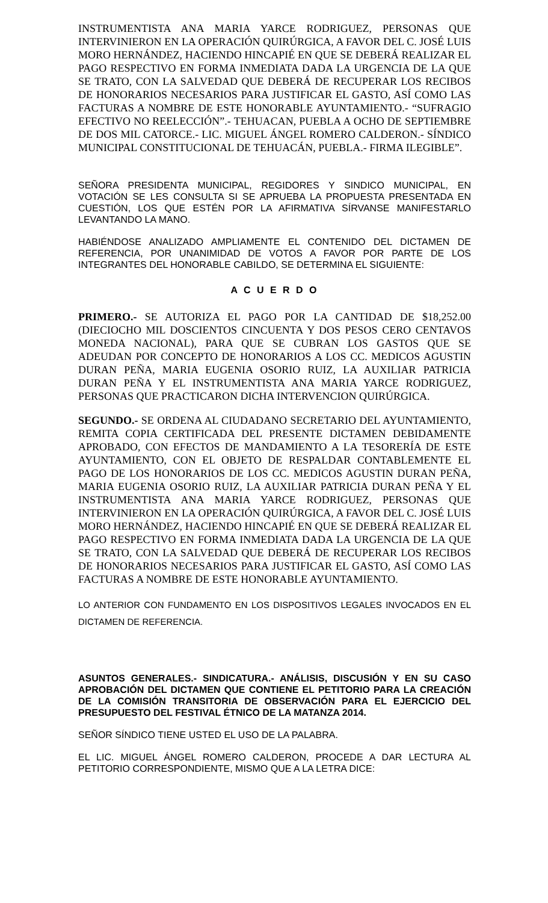INSTRUMENTISTA ANA MARIA YARCE RODRIGUEZ, PERSONAS QUE INTERVINIERON EN LA OPERACIÓN QUIRÚRGICA, A FAVOR DEL C. JOSÉ LUIS MORO HERNÁNDEZ, HACIENDO HINCAPIÉ EN QUE SE DEBERÁ REALIZAR EL PAGO RESPECTIVO EN FORMA INMEDIATA DADA LA URGENCIA DE LA QUE SE TRATO, CON LA SALVEDAD QUE DEBERÁ DE RECUPERAR LOS RECIBOS DE HONORARIOS NECESARIOS PARA JUSTIFICAR EL GASTO, ASÍ COMO LAS FACTURAS A NOMBRE DE ESTE HONORABLE AYUNTAMIENTO.- “SUFRAGIO EFECTIVO NO REELECCIÓN”.- TEHUACAN, PUEBLA A OCHO DE SEPTIEMBRE DE DOS MIL CATORCE.- LIC. MIGUEL ÁNGEL ROMERO CALDERON.- SÍNDICO MUNICIPAL CONSTITUCIONAL DE TEHUACÁN, PUEBLA.- FIRMA ILEGIBLE”.
SEÑORA PRESIDENTA MUNICIPAL, REGIDORES Y SINDICO MUNICIPAL, EN VOTACIÓN SE LES CONSULTA SI SE APRUEBA LA PROPUESTA PRESENTADA EN CUESTIÓN, LOS QUE ESTÉN POR LA AFIRMATIVA SÍRVANSE MANIFESTARLO LEVANTANDO LA MANO.
HABIÉNDOSE ANALIZADO AMPLIAMENTE EL CONTENIDO DEL DICTAMEN DE REFERENCIA, POR UNANIMIDAD DE VOTOS A FAVOR POR PARTE DE LOS INTEGRANTES DEL HONORABLE CABILDO, SE DETERMINA EL SIGUIENTE:
A C U E R D O
PRIMERO.- SE AUTORIZA EL PAGO POR LA CANTIDAD DE $18,252.00 (DIECIOCHO MIL DOSCIENTOS CINCUENTA Y DOS PESOS CERO CENTAVOS MONEDA NACIONAL), PARA QUE SE CUBRAN LOS GASTOS QUE SE ADEUDAN POR CONCEPTO DE HONORARIOS A LOS CC. MEDICOS AGUSTIN DURAN PEÑA, MARIA EUGENIA OSORIO RUIZ, LA AUXILIAR PATRICIA DURAN PEÑA Y EL INSTRUMENTISTA ANA MARIA YARCE RODRIGUEZ, PERSONAS QUE PRACTICARON DICHA INTERVENCION QUIRÚRGICA.
SEGUNDO.- SE ORDENA AL CIUDADANO SECRETARIO DEL AYUNTAMIENTO, REMITA COPIA CERTIFICADA DEL PRESENTE DICTAMEN DEBIDAMENTE APROBADO, CON EFECTOS DE MANDAMIENTO A LA TESORERÍA DE ESTE AYUNTAMIENTO, CON EL OBJETO DE RESPALDAR CONTABLEMENTE EL PAGO DE LOS HONORARIOS DE LOS CC. MEDICOS AGUSTIN DURAN PEÑA, MARIA EUGENIA OSORIO RUIZ, LA AUXILIAR PATRICIA DURAN PEÑA Y EL INSTRUMENTISTA ANA MARIA YARCE RODRIGUEZ, PERSONAS QUE INTERVINIERON EN LA OPERACIÓN QUIRÚRGICA, A FAVOR DEL C. JOSÉ LUIS MORO HERNÁNDEZ, HACIENDO HINCAPIÉ EN QUE SE DEBERÁ REALIZAR EL PAGO RESPECTIVO EN FORMA INMEDIATA DADA LA URGENCIA DE LA QUE SE TRATO, CON LA SALVEDAD QUE DEBERÁ DE RECUPERAR LOS RECIBOS DE HONORARIOS NECESARIOS PARA JUSTIFICAR EL GASTO, ASÍ COMO LAS FACTURAS A NOMBRE DE ESTE HONORABLE AYUNTAMIENTO.
LO ANTERIOR CON FUNDAMENTO EN LOS DISPOSITIVOS LEGALES INVOCADOS EN EL DICTAMEN DE REFERENCIA.
ASUNTOS GENERALES.- SINDICATURA.- ANÁLISIS, DISCUSIÓN Y EN SU CASO APROBACIÓN DEL DICTAMEN QUE CONTIENE EL PETITORIO PARA LA CREACIÓN DE LA COMISIÓN TRANSITORIA DE OBSERVACIÓN PARA EL EJERCICIO DEL PRESUPUESTO DEL FESTIVAL ÉTNICO DE LA MATANZA 2014.
SEÑOR SÍNDICO TIENE USTED EL USO DE LA PALABRA.
EL LIC. MIGUEL ÁNGEL ROMERO CALDERON, PROCEDE A DAR LECTURA AL PETITORIO CORRESPONDIENTE, MISMO QUE A LA LETRA DICE: